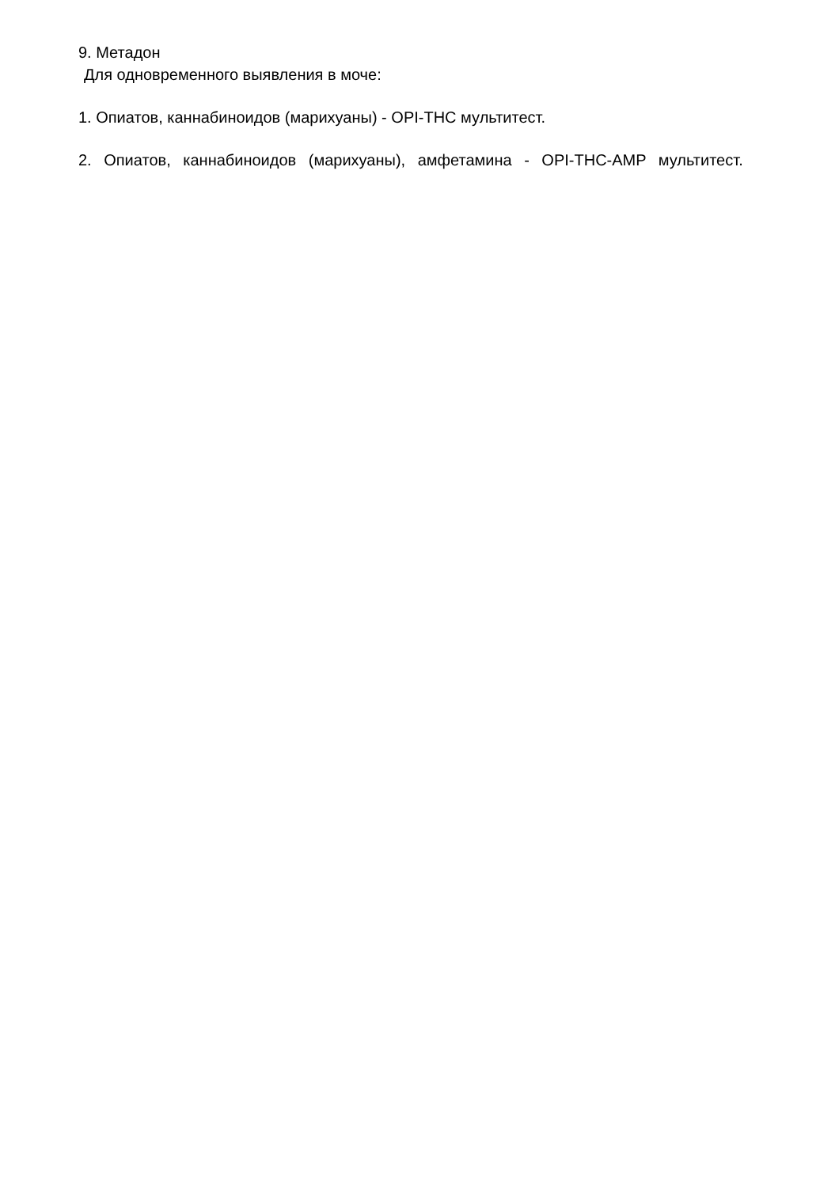9. Метадон
Для одновременного выявления в моче:
1. Опиатов, каннабиноидов (марихуаны) - OPI-THC мультитест.
2. Опиатов, каннабиноидов (марихуаны), амфетамина - OPI-THC-AMP мультитест.